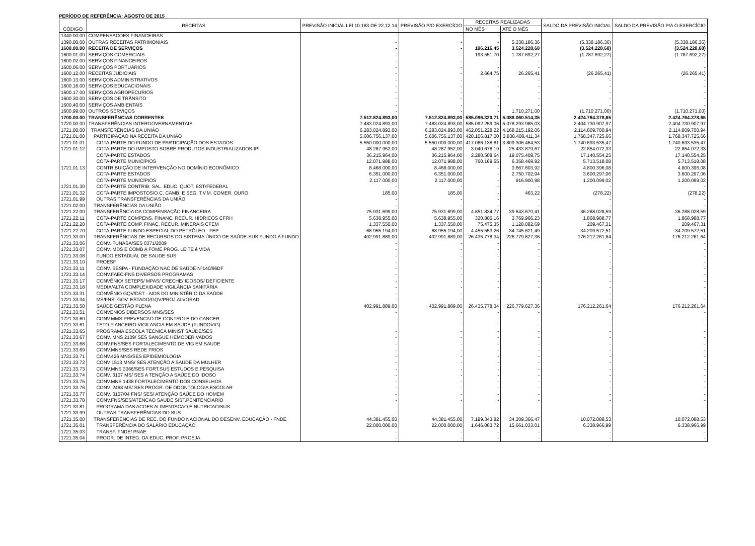PERÍODO DE REFERÊNCIA: AGOSTO DE 2015
| CÓDIGO | RECEITAS | PREVISÃO INICIAL LEI 10.183 DE 22.12.14 | PREVISÃO P/O EXERCÍCIO | RECEITAS REALIZADAS | | SALDO DA PREVISÃO INICIAL | SALDO DA PREVISÃO P/A O EXERCÍCIO |
| --- | --- | --- | --- | --- | --- | --- | --- |
| | | | | NO MÊS | ATÉ O MÊS | | |
| 1340.00.00 | COMPENSACOES FINANCEIRAS | - | - | - | - | - | - |
| 1390.00.00 | OUTRAS RECEITAS PATRIMONIAIS | - | - | - | 5.338.186,36 | (5.338.186,36) | (5.338.186,36) |
| 1600.00.00 | RECEITA DE SERVIÇOS | - | - | 196.216,45 | 3.524.228,68 | (3.524.228,68) | (3.524.228,68) |
| 1600.01.00 | SERVIÇOS COMERCIAIS | - | - | 193.551,70 | 1.787.692,27 | (1.787.692,27) | (1.787.692,27) |
| 1600.02.00 | SERVIÇOS FINANCEIROS | - | - | - | - | - | - |
| 1600.06.00 | SERVIÇOS PORTUÁRIOS | - | - | - | - | - | - |
| 1600.12.00 | RECEITAS JUDICIAIS | - | - | 2.664,75 | 26.265,41 | (26.265,41) | (26.265,41) |
| 1600.13.00 | SERVIÇOS ADMINISTRATIVOS | - | - | - | - | - | - |
| 1600.16.00 | SERVIÇOS EDUCACIONAIS | - | - | - | - | - | - |
| 1600.17.00 | SERVIÇOS AGROPECURIOS | - | - | - | - | - | - |
| 1600.30.00 | SERVIÇOS DE TRÂNSITO | - | - | - | - | - | - |
| 1600.40.00 | SERVIÇOS AMBIENTAIS | - | - | - | - | - | - |
| 1600.99.00 | OUTROS SERVIÇOS | - | - | - | 1.710.271,00 | (1.710.271,00) | (1.710.271,00) |
| 1700.00.00 | TRANSFERÊNCIAS CORRENTES | 7.512.824.893,00 | 7.512.824.893,00 | 585.096.320,71 | 5.088.060.514,35 | 2.424.764.378,65 | 2.424.764.378,65 |
| 1720.00.00 | TRANSFERÊNCIAS INTERGOVERNAMENTAIS | 7.483.024.893,00 | 7.483.024.893,00 | 585.092.259,06 | 5.078.293.985,03 | 2.404.730.907,97 | 2.404.730.907,97 |
| 1721.00.00 | TRANSFERÊNCIAS DA UNIÃO | 6.283.024.893,00 | 6.283.024.893,00 | 462.051.228,22 | 4.168.215.192,06 | 2.114.809.700,94 | 2.114.809.700,94 |
| 1721.01.00 | PARTICIPAÇÃO NA RECEITA DA UNIÃO | 5.606.756.137,00 | 5.606.756.137,00 | 420.106.817,00 | 3.838.408.411,34 | 1.768.347.725,66 | 1.768.347.725,66 |
| 1721.01.01 | COTA-PARTE DO FUNDO DE PARTICIPAÇÃO DOS ESTADOS | 5.550.000.000,00 | 5.550.000.000,00 | 417.066.138,81 | 3.809.306.464,53 | 1.740.693.535,47 | 1.740.693.535,47 |
| 1721.01.12 | COTA-PARTE DO IMPOSTO SOBRE PRODUTOS INDUSTRIALIZADOS-IPI | 48.287.952,00 | 48.287.952,00 | 3.040.678,19 | 25.433.879,67 | 22.854.072,33 | 22.854.072,33 |
| | COTA-PARTE ESTADOS | 36.215.964,00 | 36.215.964,00 | 2.280.508,64 | 19.075.409,75 | 17.140.554,25 | 17.140.554,25 |
| | COTA-PARTE MUNICÍPIOS | 12.071.988,00 | 12.071.988,00 | 760.169,55 | 6.358.469,92 | 5.713.518,08 | 5.713.518,08 |
| 1721.01.13 | CONTRIBUIÇÃO DE INTERVENÇÃO NO DOMÍNIO ECONÔMICO | 8.468.000,00 | 8.468.000,00 | - | 3.667.603,92 | 4.800.396,08 | 4.800.396,08 |
| | COTA-PARTE ESTADOS | 6.351.000,00 | 6.351.000,00 | - | 2.750.702,94 | 3.600.297,06 | 3.600.297,06 |
| | COTA-PARTE MUNICÍPIOS | 2.117.000,00 | 2.117.000,00 | - | 916.900,98 | 1.200.099,02 | 1.200.099,02 |
| 1721.01.30 | COTA-PARTE CONTRIB. SAL. EDUC. QUOT. EST/FEDERAL | - | - | - | - | - | - |
| 1721.01.32 | COTA-PARTE IMPOSTOS/O.C. CAMB. E SEG. T.V.M. COMER. OURO | 185,00 | 185,00 | - | 463,22 | (278,22) | (278,22) |
| 1721.01.99 | OUTRAS TRANSFERÊNCIAS DA UNIÃO | - | - | - | - | - | - |
| 1721.02.00 | TRANSFERÊNCIAS DA UNIÃO | - | - | - | - | - | - |
| 1721.22.00 | TRANSFERÊNCIA DA COMPENSAÇÃO FINANCEIRA | 75.931.699,00 | 75.931.699,00 | 4.851.834,77 | 39.643.670,41 | 36.288.028,59 | 36.288.028,59 |
| 1721.22.11 | COTA-PARTE COMPENS. FINANC. RECUR. HÍDRICOS CFRH | 5.638.955,00 | 5.638.955,00 | 320.806,16 | 3.769.966,23 | 1.868.988,77 | 1.868.988,77 |
| 1721.22.20 | COTA-PARTE COMP. FINAC. RECUR. MINERAIS CFEM | 1.337.550,00 | 1.337.550,00 | 75.475,35 | 1.128.082,69 | 209.467,31 | 209.467,31 |
| 1721.22.70 | COTA-PARTE FUNDO ESPECIAL DO PETRÓLEO - FEP | 68.955.194,00 | 68.955.194,00 | 4.455.553,26 | 34.745.621,49 | 34.209.572,51 | 34.209.572,51 |
| 1721.33.00 | TRANSFERÊNCIAS DE RECURSOS DO SISTEMA ÚNICO DE SAÚDE-SUS FUNDO A FUNDO | 402.991.889,00 | 402.991.889,00 | 26.435.778,34 | 226.779.627,36 | 176.212.261,64 | 176.212.261,64 |
| 1721.33.06 | CONV. FUNASA/SES 0371/2009 | - | - | - | - | - | - |
| 1721.33.07 | CONV. MDS E COMB A FOME PROG. LEITE é VIDA | - | - | - | - | - | - |
| 1721.33.08 | FUNDO ESTADUAL DE SAUDE SUS | - | - | - | - | - | - |
| 1721.33.10 | PROESF | - | - | - | - | - | - |
| 1721.33.11 | CONV. SESPA - FUNDAÇÃO NAC DE SAÚDE Nº140/96DF | - | - | - | - | - | - |
| 1721.33.14 | CONV.FAEC-FNS DIVERSOS PROGRAMAS | - | - | - | - | - | - |
| 1721.33.17 | CONVÊNIO/ SETEPS/ MPAS/ CRECHE/ IDOSOS/ DEFICIENTE | - | - | - | - | - | - |
| 1721.33.18 | MEDIA/ALTA COMPLEXIDADE VIGILÂNCIA SANITÁRIA | - | - | - | - | - | - |
| 1721.33.31 | CONVÊNIO GQV/DST - AIDS DO MINISTÉRIO DA SAÚDE | - | - | - | - | - | - |
| 1721.33.34 | MS/FNS- GOV. ESTADO/GQV/PROJ.ALVORAD | - | - | - | - | - | - |
| 1721.33.50 | SAÚDE GESTÃO PLENA | 402.991.889,00 | 402.991.889,00 | 26.435.778,34 | 226.779.627,36 | 176.212.261,64 | 176.212.261,64 |
| 1721.33.51 | CONVENIOS DIBERSOS MNS/SES | - | - | - | - | - | - |
| 1721.33.60 | CONV.MMS PREVENCAO DE CONTROLE DO CANCER | - | - | - | - | - | - |
| 1721.33.61 | TETO FIANCEIRO VIGILANCIA EM SAUDE (FUNDOVIG) | - | - | - | - | - | - |
| 1721.33.65 | PROGRAMA ESCOLA TÉCNICA MINIST SAÚDE/SES | - | - | - | - | - | - |
| 1721.33.67 | CONV. MNS 2109/ SES SANGUE HEMODERIVADOS | - | - | - | - | - | - |
| 1721.33.68 | CONV.FNS/SES FORTALECIMENTO DE VIG EM SAUDE | - | - | - | - | - | - |
| 1721.33.69 | CONV.MNS/SES REDE FRIOS | - | - | - | - | - | - |
| 1721.33.71 | CONV.426 MNS/SES EPIDEMIOLOGIA | - | - | - | - | - | - |
| 1721.33.72 | CONV 1513 MNS/ SES ATENÇÃO A SAUDE DA MULHER | - | - | - | - | - | - |
| 1721.33.73 | CONV.MNS 3366/SES FORT.SUS ESTUDOS E PESQUISA | - | - | - | - | - | - |
| 1721.33.74 | CONV. 3107 MS/ SES A TENÇÃO A SAÚDE DO IDOSO | - | - | - | - | - | - |
| 1721.33.75 | CONV.MNS 1438 FORTALECIMENTO DOS CONSELHOS | - | - | - | - | - | - |
| 1721.33.76 | CONV. 2468 MS/ SES PROGR. DE ODONTOLOGIA ESCOLAR | - | - | - | - | - | - |
| 1721.33.77 | CONV. 3107/04 FNS/ SES/ ATENÇÃO SAÚDE DO HOMEM | - | - | - | - | - | - |
| 1721.33.78 | CONV.FNS/SES/ATENCAO SAUDE SIST.PENITENCIARIO | - | - | - | - | - | - |
| 1721.33.81 | PROGRAMA DAS ACOES ALIMENTACAO E NUTRICAO/SUS | - | - | - | - | - | - |
| 1721.33.99 | OUTRAS TRANSFERÊNCIAS DO SUS | - | - | - | - | - | - |
| 1721.35.00 | TRANSFERÊNCIAS DE REC. DO FUNDO NACIONAL DO DESENV. EDUCAÇÃO - FNDE | 44.381.455,00 | 44.381.455,00 | 7.199.343,82 | 34.309.366,47 | 10.072.088,53 | 10.072.088,53 |
| 1721.35.01 | TRANSFERÊNCIA DO SALÁRIO EDUCAÇÃO | 22.000.000,00 | 22.000.000,00 | 1.646.083,72 | 15.661.033,01 | 6.338.966,99 | 6.338.966,99 |
| 1721.35.03 | TRANSF. FNDE/ PNAE | - | - | - | - | - | - |
| 1721.35.04 | PROGR. DE INTEG. DA EDUC. PROF. PROEJA | - | - | - | - | - | - |